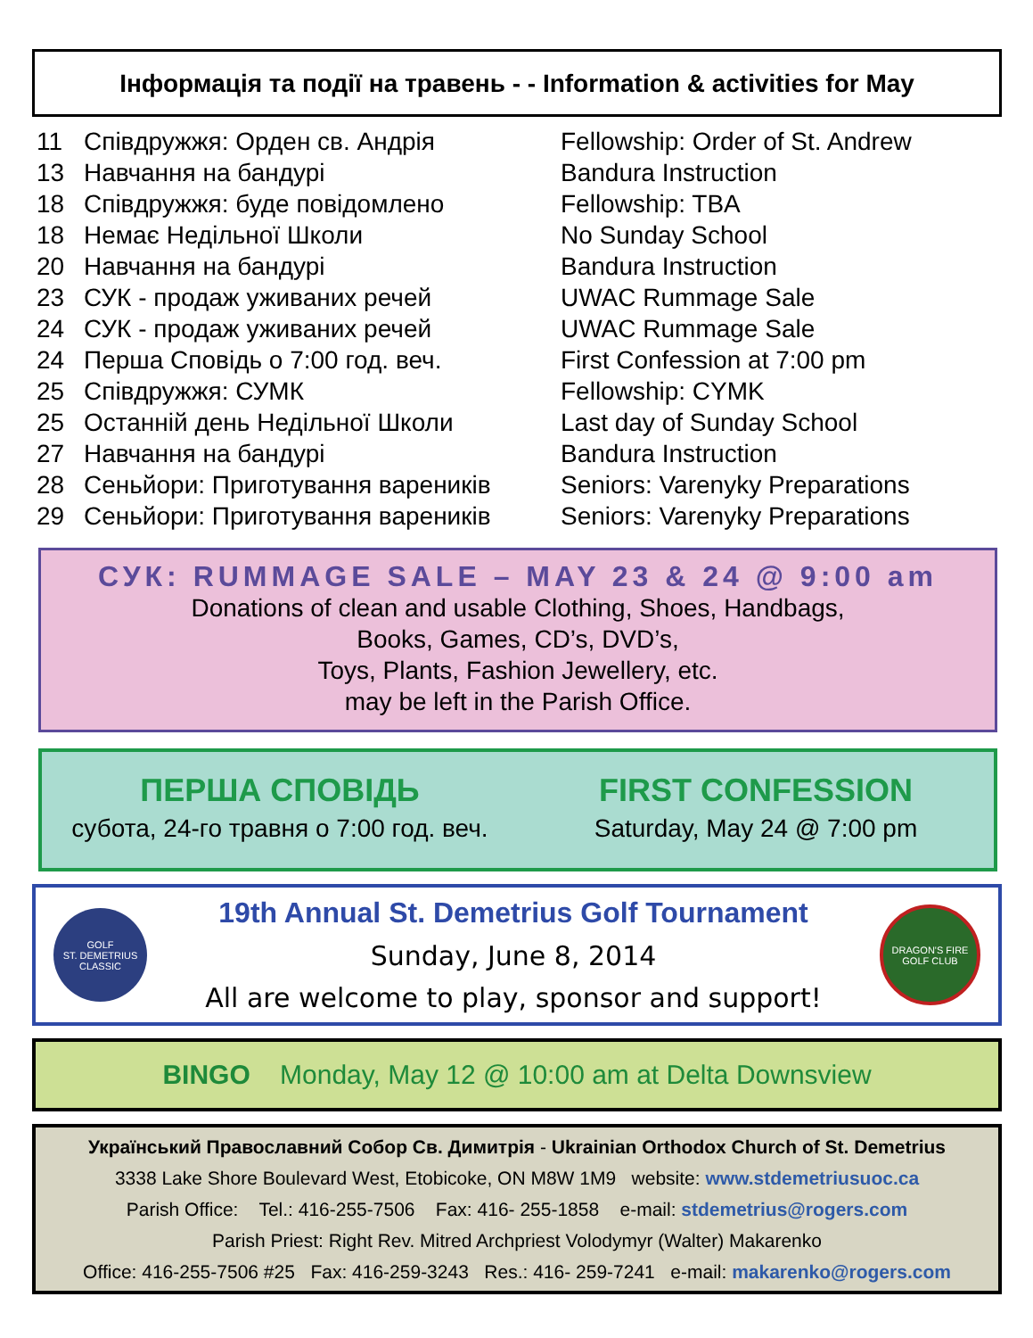Інформація та події на травень - - Information & activities for May
| 11 | Співдружжя: Орден св. Андрія | Fellowship: Order of St. Andrew |
| 13 | Навчання на бандурі | Bandura Instruction |
| 18 | Співдружжя: буде повідомлено | Fellowship: TBA |
| 18 | Немає Недільної Школи | No Sunday School |
| 20 | Навчання на бандурі | Bandura Instruction |
| 23 | СУК - продаж уживаних речей | UWAC Rummage Sale |
| 24 | СУК - продаж уживаних речей | UWAC Rummage Sale |
| 24 | Перша Сповідь о 7:00 год. веч. | First Confession at 7:00 pm |
| 25 | Співдружжя: СУМК | Fellowship: CYMK |
| 25 | Останній день Недільної Школи | Last day of Sunday School |
| 27 | Навчання на бандурі | Bandura Instruction |
| 28 | Сеньйори: Приготування вареників | Seniors: Varenyky Preparations |
| 29 | Сеньйори: Приготування вареників | Seniors: Varenyky Preparations |
СУК: RUMMAGE SALE – MAY 23 & 24 @ 9:00 am
Donations of clean and usable Clothing, Shoes, Handbags,
Books, Games, CD’s, DVD’s,
Toys, Plants, Fashion Jewellery, etc.
may be left in the Parish Office.
ПЕРША СПОВІДЬ
субота, 24-го травня о 7:00 год. веч.
FIRST CONFESSION
Saturday, May 24 @ 7:00 pm
GOLF
ST. DEMETRIUS
CLASSIC
19th Annual St. Demetrius Golf Tournament
Sunday, June 8, 2014
All are welcome to play, sponsor and support!
DRAGON'S FIRE
GOLF CLUB
BINGO Monday, May 12 @ 10:00 am at Delta Downsview
Український Православний Собор Св. Димитрія - Ukrainian Orthodox Church of St. Demetrius
3338 Lake Shore Boulevard West, Etobicoke, ON M8W 1M9 website: www.stdemetriusuoc.ca
Parish Office: Tel.: 416-255-7506 Fax: 416- 255-1858 e-mail: stdemetrius@rogers.com
Parish Priest: Right Rev. Mitred Archpriest Volodymyr (Walter) Makarenko
Office: 416-255-7506 #25 Fax: 416-259-3243 Res.: 416- 259-7241 e-mail: makarenko@rogers.com